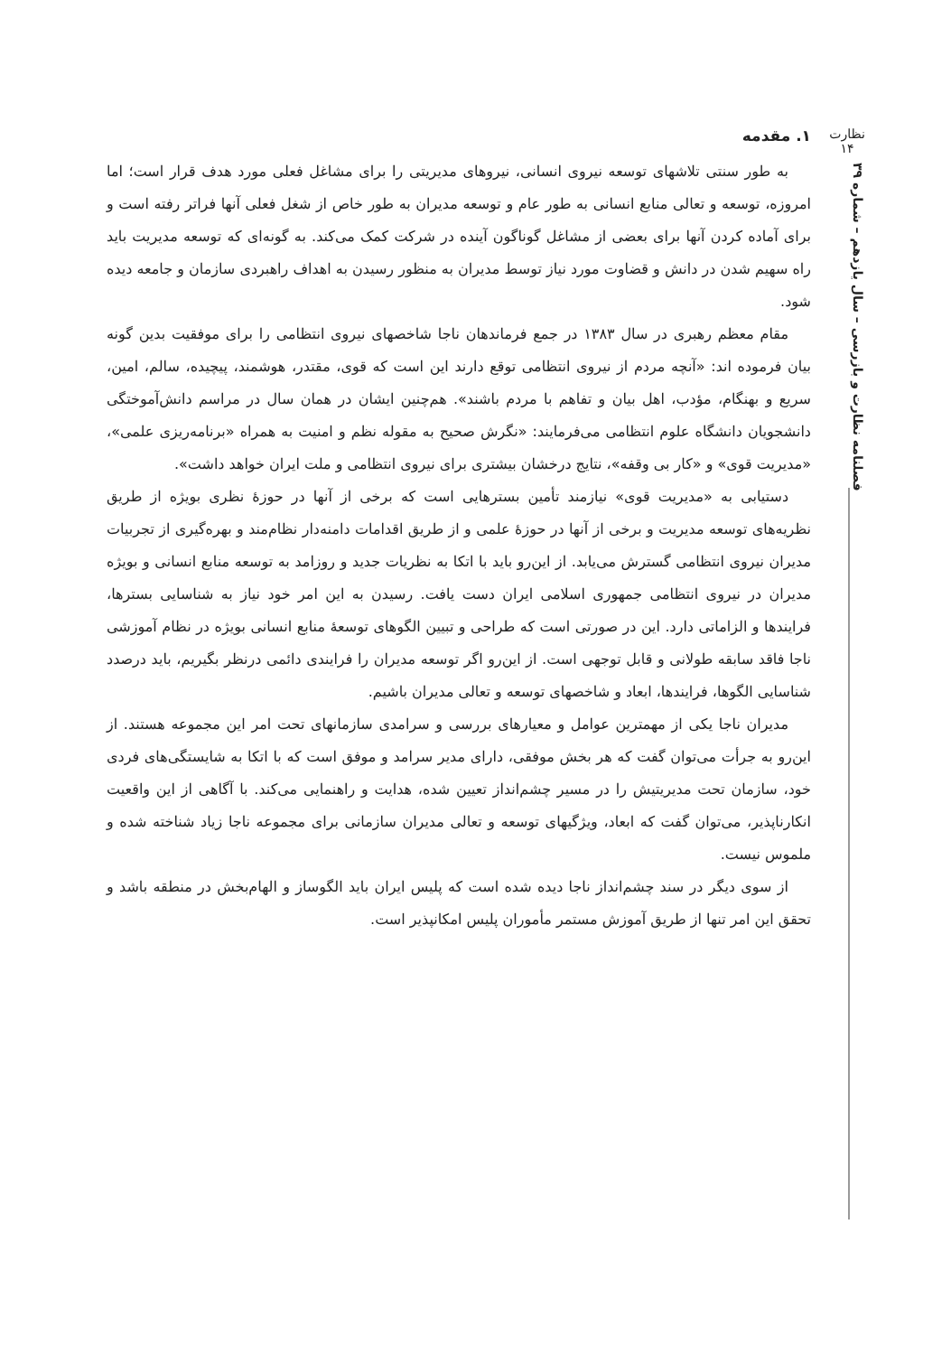نظارت
۱۴
فصلنامه نظارت و بازرسی – سال یازدهم – شماره ۳۹
۱. مقدمه
به طور سنتی تلاشهای توسعه نیروی انسانی، نیروهای مدیریتی را برای مشاغل فعلی مورد هدف قرار است؛ اما امروزه، توسعه و تعالی منابع انسانی به طور عام و توسعه مدیران به طور خاص از شغل فعلی آنها فراتر رفته است و برای آماده کردن آنها برای بعضی از مشاغل گوناگون آینده در شرکت کمک می‌کند. به گونه‌ای که توسعه مدیریت باید راه سهیم شدن در دانش و قضاوت مورد نیاز توسط مدیران به منظور رسیدن به اهداف راهبردی سازمان و جامعه دیده شود.
مقام معظم رهبری در سال ۱۳۸۳ در جمع فرماندهان ناجا شاخصهای نیروی انتظامی را برای موفقیت بدین گونه بیان فرموده اند: «آنچه مردم از نیروی انتظامی توقع دارند این است که قوی، مقتدر، هوشمند، پیچیده، سالم، امین، سریع و بهنگام، مؤدب، اهل بیان و تفاهم با مردم باشند». هم‌چنین ایشان در همان سال در مراسم دانش‌آموختگی دانشجویان دانشگاه علوم انتظامی می‌فرمایند: «نگرش صحیح به مقوله نظم و امنیت به همراه «برنامه‌ریزی علمی»، «مدیریت قوی» و «کار بی وقفه»، نتایج درخشان بیشتری برای نیروی انتظامی و ملت ایران خواهد داشت».
دستیابی به «مدیریت قوی» نیازمند تأمین بسترهایی است که برخی از آنها در حوزهٔ نظری بویژه از طریق نظریه‌های توسعه مدیریت و برخی از آنها در حوزهٔ علمی و از طریق اقدامات دامنه‌دار نظام‌مند و بهره‌گیری از تجربیات مدیران نیروی انتظامی گسترش می‌یابد. از این‌رو باید با اتکا به نظریات جدید و روزامد به توسعه منابع انسانی و بویژه مدیران در نیروی انتظامی جمهوری اسلامی ایران دست یافت. رسیدن به این امر خود نیاز به شناسایی بسترها، فرایندها و الزاماتی دارد. این در صورتی است که طراحی و تبیین الگوهای توسعهٔ منابع انسانی بویژه در نظام آموزشی ناجا فاقد سابقه طولانی و قابل توجهی است. از این‌رو اگر توسعه مدیران را فرایندی دائمی درنظر بگیریم، باید درصدد شناسایی الگوها، فرایندها، ابعاد و شاخصهای توسعه و تعالی مدیران باشیم.
مدیران ناجا یکی از مهمترین عوامل و معیارهای بررسی و سرامدی سازمانهای تحت امر این مجموعه هستند. از این‌رو به جرأت می‌توان گفت که هر بخش موفقی، دارای مدیر سرامد و موفق است که با اتکا به شایستگی‌های فردی خود، سازمان تحت مدیریتیش را در مسیر چشم‌انداز تعیین شده، هدایت و راهنمایی می‌کند. با آگاهی از این واقعیت انکارناپذیر، می‌توان گفت که ابعاد، ویژگیهای توسعه و تعالی مدیران سازمانی برای مجموعه ناجا زیاد شناخته شده و ملموس نیست.
از سوی دیگر در سند چشم‌انداز ناجا دیده شده است که پلیس ایران باید الگوساز و الهام‌بخش در منطقه باشد و تحقق این امر تنها از طریق آموزش مستمر مأموران پلیس امکانپذیر است.